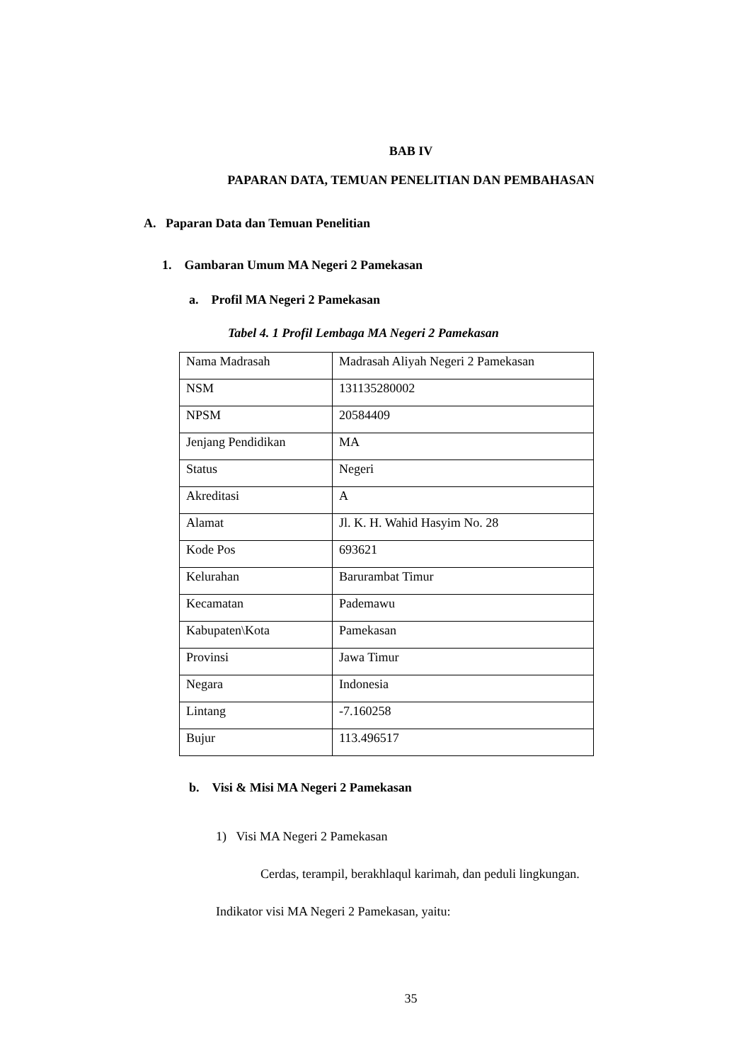BAB IV
PAPARAN DATA, TEMUAN PENELITIAN DAN PEMBAHASAN
A. Paparan Data dan Temuan Penelitian
1. Gambaran Umum MA Negeri 2 Pamekasan
a. Profil MA Negeri 2 Pamekasan
Tabel 4. 1 Profil Lembaga MA Negeri 2 Pamekasan
| Nama Madrasah | Madrasah Aliyah Negeri 2 Pamekasan |
| NSM | 131135280002 |
| NPSM | 20584409 |
| Jenjang Pendidikan | MA |
| Status | Negeri |
| Akreditasi | A |
| Alamat | Jl. K. H. Wahid Hasyim No. 28 |
| Kode Pos | 693621 |
| Kelurahan | Barurambat Timur |
| Kecamatan | Pademawu |
| Kabupaten\Kota | Pamekasan |
| Provinsi | Jawa Timur |
| Negara | Indonesia |
| Lintang | -7.160258 |
| Bujur | 113.496517 |
b. Visi & Misi MA Negeri 2 Pamekasan
1) Visi MA Negeri 2 Pamekasan
Cerdas, terampil, berakhlaqul karimah, dan peduli lingkungan.
Indikator visi MA Negeri 2 Pamekasan, yaitu:
35